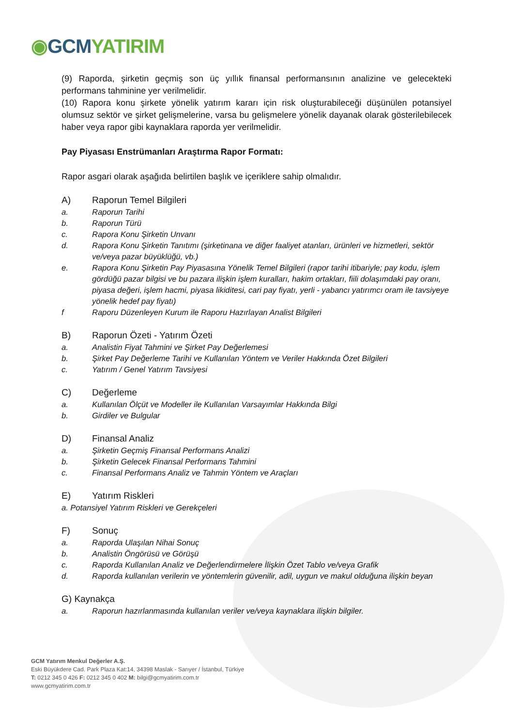◉GCM YATIRIM
(9) Raporda, şirketin geçmiş son üç yıllık finansal performansının analizine ve gelecekteki performans tahminine yer verilmelidir.
(10) Rapora konu şirkete yönelik yatırım kararı için risk oluşturabileceği düşünülen potansiyel olumsuz sektör ve şirket gelişmelerine, varsa bu gelişmelere yönelik dayanak olarak gösterilebilecek haber veya rapor gibi kaynaklara raporda yer verilmelidir.
Pay Piyasası Enstrümanları Araştırma Rapor Formatı:
Rapor asgari olarak aşağıda belirtilen başlık ve içeriklere sahip olmalıdır.
A) Raporun Temel Bilgileri
a. Raporun Tarihi
b. Raporun Türü
c. Rapora Konu Şirketin Unvanı
d. Rapora Konu Şirketin Tanıtımı (şirketinana ve diğer faaliyet atanları, ürünleri ve hizmetleri, sektör ve/veya pazar büyüklüğü, vb.)
e. Rapora Konu Şirketin Pay Piyasasına Yönelik Temel Bilgileri (rapor tarihi itibariyle; pay kodu, işlem gördüğü pazar bilgisi ve bu pazara ilişkin işlem kuralları, hakim ortakları, fiili dolaşımdaki pay oranı, piyasa değeri, işlem hacmi, piyasa likiditesi, cari pay fiyatı, yerli - yabancı yatırımcı oram ile tavsiyeye yönelik hedef pay fiyatı)
f Raporu Düzenleyen Kurum ile Raporu Hazırlayan Analist Bilgileri
B) Raporun Özeti - Yatırım Özeti
a. Analistin Fiyat Tahmini ve Şirket Pay Değerlemesi
b. Şirket Pay Değerleme Tarihi ve Kullanılan Yöntem ve Veriler Hakkında Özet Bilgileri
c. Yatırım / Genel Yatırım Tavsiyesi
C) Değerleme
a. Kullanılan Ölçüt ve Modeller ile Kullanılan Varsayımlar Hakkında Bilgi
b. Girdiler ve Bulgular
D) Finansal Analiz
a. Şirketin Geçmiş Finansal Performans Analizi
b. Şirketin Gelecek Finansal Performans Tahmini
c. Finansal Performans Analiz ve Tahmin Yöntem ve Araçları
E) Yatırım Riskleri
a. Potansiyel Yatırım Riskleri ve Gerekçeleri
F) Sonuç
a. Raporda Ulaşılan Nihai Sonuç
b. Analistin Öngörüsü ve Görüşü
c. Raporda Kullanılan Analiz ve Değerlendirmelere İlişkin Özet Tablo ve/veya Grafik
d. Raporda kullanılan verilerin ve yöntemlerin güvenilir, adil, uygun ve makul olduğuna ilişkin beyan
G) Kaynakça
a. Raporun hazırlanmasında kullanılan veriler ve/veya kaynaklara ilişkin bilgiler.
GCM Yatırım Menkul Değerler A.Ş.
Eski Büyükdere Cad. Park Plaza Kat:14, 34398 Maslak - Sarıyer / İstanbul, Türkiye
T: 0212 345 0 426 F: 0212 345 0 402 M: bilgi@gcmyatirim.com.tr
www.gcmyatirim.com.tr